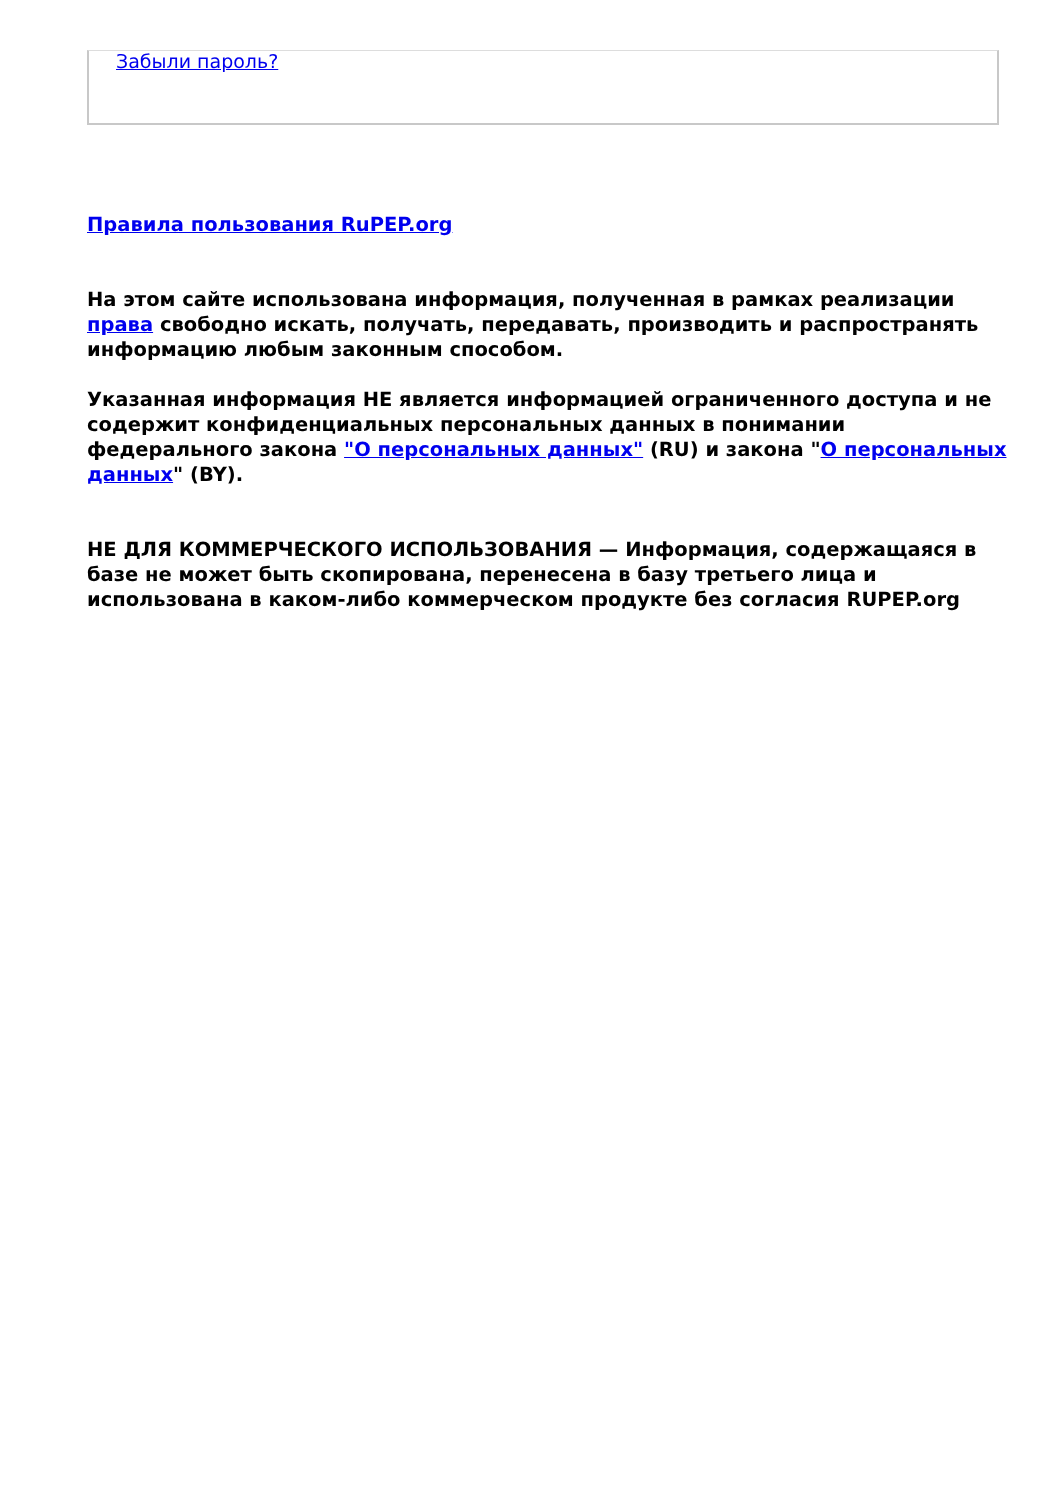Забыли пароль?
Правила пользования RuPEP.org
На этом сайте использована информация, полученная в рамках реализации права свободно искать, получать, передавать, производить и распространять информацию любым законным способом.
Указанная информация НЕ является информацией ограниченного доступа и не содержит конфиденциальных персональных данных в понимании федерального закона "О персональных данных" (RU) и закона "О персональных данных" (BY).
НЕ ДЛЯ КОММЕРЧЕСКОГО ИСПОЛЬЗОВАНИЯ — Информация, содержащаяся в базе не может быть скопирована, перенесена в базу третьего лица и использована в каком-либо коммерческом продукте без согласия RUPEP.org